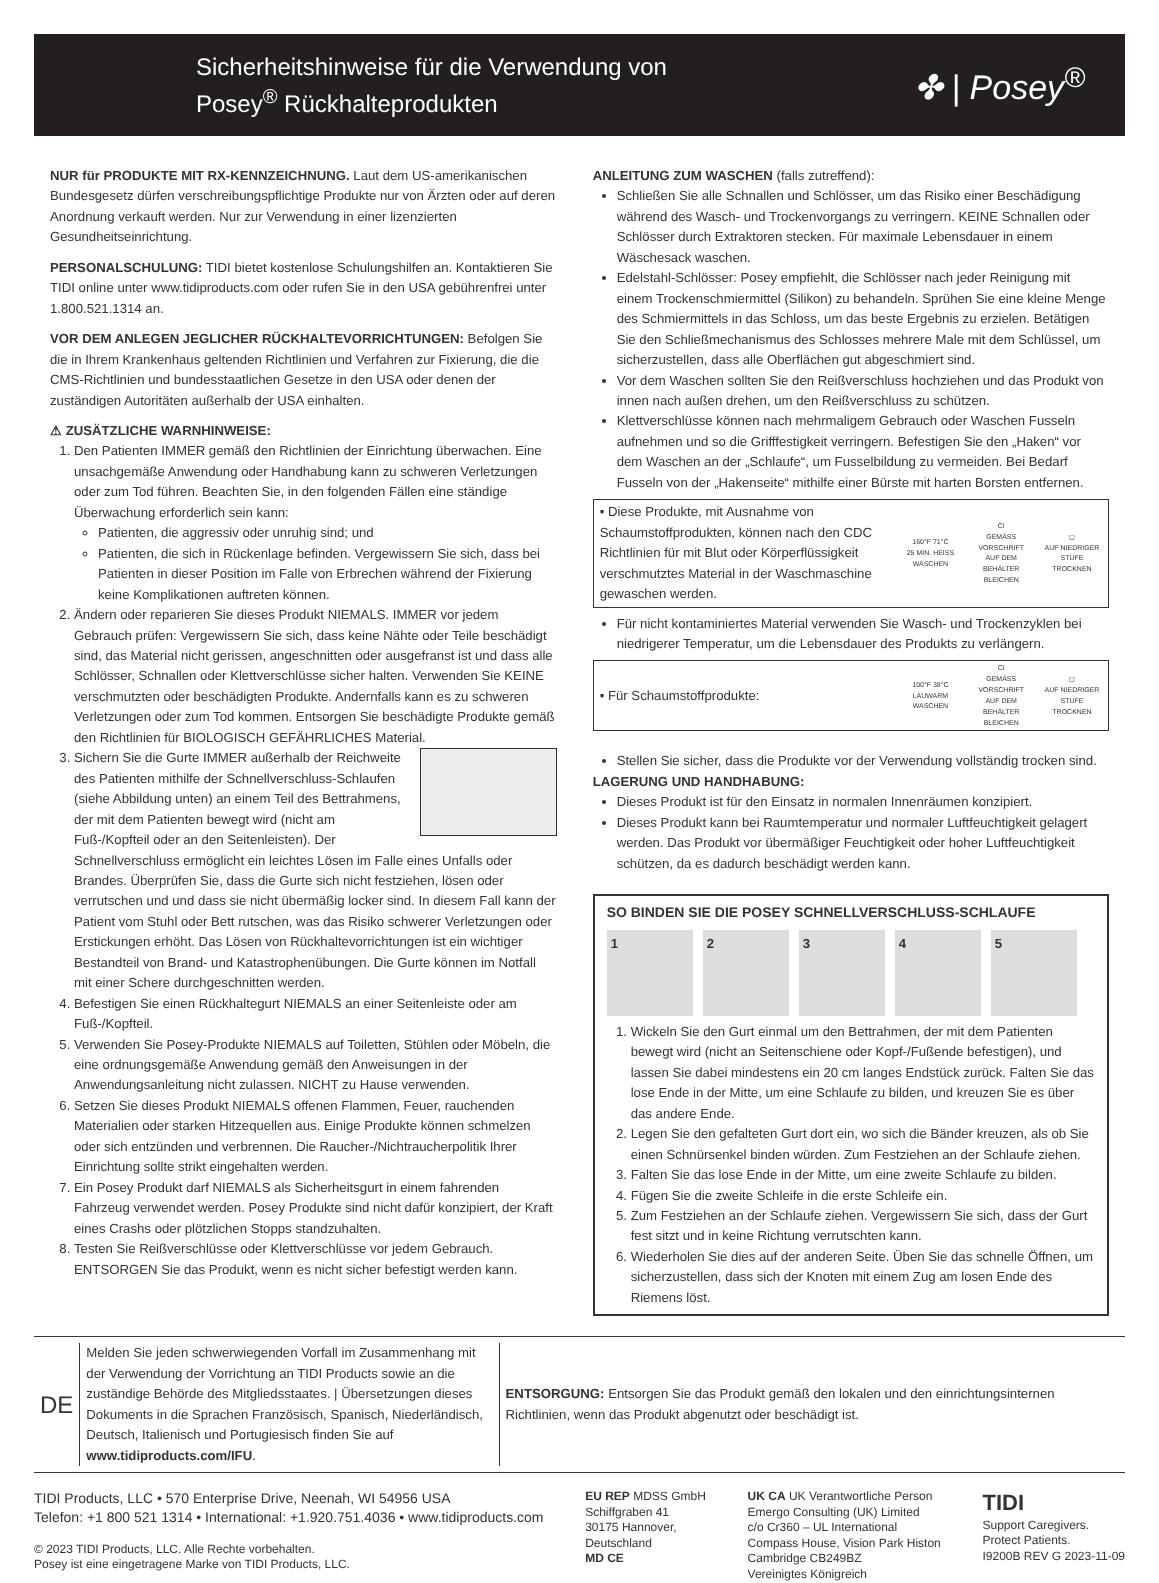Sicherheitshinweise für die Verwendung von
Posey<sup>®</sup> Rückhalteprodukten
✤ | Posey<sup>®</sup>
NUR für PRODUKTE MIT RX-KENNZEICHNUNG. Laut dem US-amerikanischen Bundesgesetz dürfen verschreibungspflichtige Produkte nur von Ärzten oder auf deren Anordnung verkauft werden. Nur zur Verwendung in einer lizenzierten Gesundheitseinrichtung.
PERSONALSCHULUNG: TIDI bietet kostenlose Schulungshilfen an. Kontaktieren Sie TIDI online unter www.tidiproducts.com oder rufen Sie in den USA gebührenfrei unter 1.800.521.1314 an.
VOR DEM ANLEGEN JEGLICHER RÜCKHALTEVORRICHTUNGEN: Befolgen Sie die in Ihrem Krankenhaus geltenden Richtlinien und Verfahren zur Fixierung, die die CMS-Richtlinien und bundesstaatlichen Gesetze in den USA oder denen der zuständigen Autoritäten außerhalb der USA einhalten.
⚠ ZUSÄTZLICHE WARNHINWEISE:
1. Den Patienten IMMER gemäß den Richtlinien der Einrichtung überwachen. Eine unsachgemäße Anwendung oder Handhabung kann zu schweren Verletzungen oder zum Tod führen. Beachten Sie, in den folgenden Fällen eine ständige Überwachung erforderlich sein kann:
Patienten, die aggressiv oder unruhig sind; und
Patienten, die sich in Rückenlage befinden. Vergewissern Sie sich, dass bei Patienten in dieser Position im Falle von Erbrechen während der Fixierung keine Komplikationen auftreten können.
2. Ändern oder reparieren Sie dieses Produkt NIEMALS. IMMER vor jedem Gebrauch prüfen: Vergewissern Sie sich, dass keine Nähte oder Teile beschädigt sind, das Material nicht gerissen, angeschnitten oder ausgefranst ist und dass alle Schlösser, Schnallen oder Klettverschlüsse sicher halten. Verwenden Sie KEINE verschmutzten oder beschädigten Produkte. Andernfalls kann es zu schweren Verletzungen oder zum Tod kommen. Entsorgen Sie beschädigte Produkte gemäß den Richtlinien für BIOLOGISCH GEFÄHRLICHES Material.
3. Sichern Sie die Gurte IMMER außerhalb der Reichweite des Patienten mithilfe der Schnellverschluss-Schlaufen (siehe Abbildung unten) an einem Teil des Bettrahmens, der mit dem Patienten bewegt wird (nicht am Fuß-/Kopfteil oder an den Seitenleisten). Der Schnellverschluss ermöglicht ein leichtes Lösen im Falle eines Unfalls oder Brandes. Überprüfen Sie, dass die Gurte sich nicht festziehen, lösen oder verrutschen und und dass sie nicht übermäßig locker sind. In diesem Fall kann der Patient vom Stuhl oder Bett rutschen, was das Risiko schwerer Verletzungen oder Erstickungen erhöht. Das Lösen von Rückhaltevorrichtungen ist ein wichtiger Bestandteil von Brand- und Katastrophenübungen. Die Gurte können im Notfall mit einer Schere durchgeschnitten werden.
4. Befestigen Sie einen Rückhaltegurt NIEMALS an einer Seitenleiste oder am Fuß-/Kopfteil.
5. Verwenden Sie Posey-Produkte NIEMALS auf Toiletten, Stühlen oder Möbeln, die eine ordnungsgemäße Anwendung gemäß den Anweisungen in der Anwendungsanleitung nicht zulassen. NICHT zu Hause verwenden.
6. Setzen Sie dieses Produkt NIEMALS offenen Flammen, Feuer, rauchenden Materialien oder starken Hitzequellen aus. Einige Produkte können schmelzen oder sich entzünden und verbrennen. Die Raucher-/Nichtraucherpolitik Ihrer Einrichtung sollte strikt eingehalten werden.
7. Ein Posey Produkt darf NIEMALS als Sicherheitsgurt in einem fahrenden Fahrzeug verwendet werden. Posey Produkte sind nicht dafür konzipiert, der Kraft eines Crashs oder plötzlichen Stopps standzuhalten.
8. Testen Sie Reißverschlüsse oder Klettverschlüsse vor jedem Gebrauch. ENTSORGEN Sie das Produkt, wenn es nicht sicher befestigt werden kann.
ANLEITUNG ZUM WASCHEN (falls zutreffend):
Schließen Sie alle Schnallen und Schlösser, um das Risiko einer Beschädigung während des Wasch- und Trockenvorgangs zu verringern. KEINE Schnallen oder Schlösser durch Extraktoren stecken. Für maximale Lebensdauer in einem Wäschesack waschen.
Edelstahl-Schlösser: Posey empfiehlt, die Schlösser nach jeder Reinigung mit einem Trockenschmiermittel (Silikon) zu behandeln. Sprühen Sie eine kleine Menge des Schmiermittels in das Schloss, um das beste Ergebnis zu erzielen. Betätigen Sie den Schließmechanismus des Schlosses mehrere Male mit dem Schlüssel, um sicherzustellen, dass alle Oberflächen gut abgeschmiert sind.
Vor dem Waschen sollten Sie den Reißverschluss hochziehen und das Produkt von innen nach außen drehen, um den Reißverschluss zu schützen.
Klettverschlüsse können nach mehrmaligem Gebrauch oder Waschen Fusseln aufnehmen und so die Grifffestigkeit verringern. Befestigen Sie den „Haken“ vor dem Waschen an der „Schlaufe“, um Fusselbildung zu vermeiden. Bei Bedarf Fusseln von der „Hakenseite“ mithilfe einer Bürste mit harten Borsten entfernen.
• Diese Produkte, mit Ausnahme von Schaumstoffprodukten, können nach den CDC Richtlinien für mit Blut oder Körperflüssigkeit verschmutztes Material in der Waschmaschine gewaschen werden.
160°F 71°C
25 MIN. HEISS WASCHEN
CI
GEMÄSS VORSCHRIFT AUF DEM BEHÄLTER BLEICHEN
◻
AUF NIEDRIGER STUFE TROCKNEN
Für nicht kontaminiertes Material verwenden Sie Wasch- und Trockenzyklen bei niedrigerer Temperatur, um die Lebensdauer des Produkts zu verlängern.
• Für Schaumstoffprodukte:
100°F 38°C
LAUWARM WASCHEN
CI
GEMÄSS VORSCHRIFT AUF DEM BEHÄLTER BLEICHEN
◻
AUF NIEDRIGER STUFE TROCKNEN
Stellen Sie sicher, dass die Produkte vor der Verwendung vollständig trocken sind.
LAGERUNG UND HANDHABUNG:
Dieses Produkt ist für den Einsatz in normalen Innenräumen konzipiert.
Dieses Produkt kann bei Raumtemperatur und normaler Luftfeuchtigkeit gelagert werden. Das Produkt vor übermäßiger Feuchtigkeit oder hoher Luftfeuchtigkeit schützen, da es dadurch beschädigt werden kann.
SO BINDEN SIE DIE POSEY SCHNELLVERSCHLUSS-SCHLAUFE
1 2 3 4 5
1. Wickeln Sie den Gurt einmal um den Bettrahmen, der mit dem Patienten bewegt wird (nicht an Seitenschiene oder Kopf-/Fußende befestigen), und lassen Sie dabei mindestens ein 20 cm langes Endstück zurück. Falten Sie das lose Ende in der Mitte, um eine Schlaufe zu bilden, und kreuzen Sie es über das andere Ende.
2. Legen Sie den gefalteten Gurt dort ein, wo sich die Bänder kreuzen, als ob Sie einen Schnürsenkel binden würden. Zum Festziehen an der Schlaufe ziehen.
3. Falten Sie das lose Ende in der Mitte, um eine zweite Schlaufe zu bilden.
4. Fügen Sie die zweite Schleife in die erste Schleife ein.
5. Zum Festziehen an der Schlaufe ziehen. Vergewissern Sie sich, dass der Gurt fest sitzt und in keine Richtung verrutschten kann.
6. Wiederholen Sie dies auf der anderen Seite. Üben Sie das schnelle Öffnen, um sicherzustellen, dass sich der Knoten mit einem Zug am losen Ende des Riemens löst.
DE
Melden Sie jeden schwerwiegenden Vorfall im Zusammenhang mit der Verwendung der Vorrichtung an TIDI Products sowie an die zuständige Behörde des Mitgliedsstaates. | Übersetzungen dieses Dokuments in die Sprachen Französisch, Spanisch, Niederländisch, Deutsch, Italienisch und Portugiesisch finden Sie auf www.tidiproducts.com/IFU.
ENTSORGUNG: Entsorgen Sie das Produkt gemäß den lokalen und den einrichtungsinternen Richtlinien, wenn das Produkt abgenutzt oder beschädigt ist.
TIDI Products, LLC • 570 Enterprise Drive, Neenah, WI 54956 USA
Telefon: +1 800 521 1314 • International: +1.920.751.4036 • www.tidiproducts.com
© 2023 TIDI Products, LLC. Alle Rechte vorbehalten.
Posey ist eine eingetragene Marke von TIDI Products, LLC.
EU REP MDSS GmbH
Schiffgraben 41
30175 Hannover,
Deutschland
MD CE
UK CA UK Verantwortliche Person
Emergo Consulting (UK) Limited
c/o Cr360 – UL International
Compass House, Vision Park Histon
Cambridge CB249BZ
Vereinigtes Königreich
TIDI
Support Caregivers.
Protect Patients.
I9200B REV G 2023-11-09